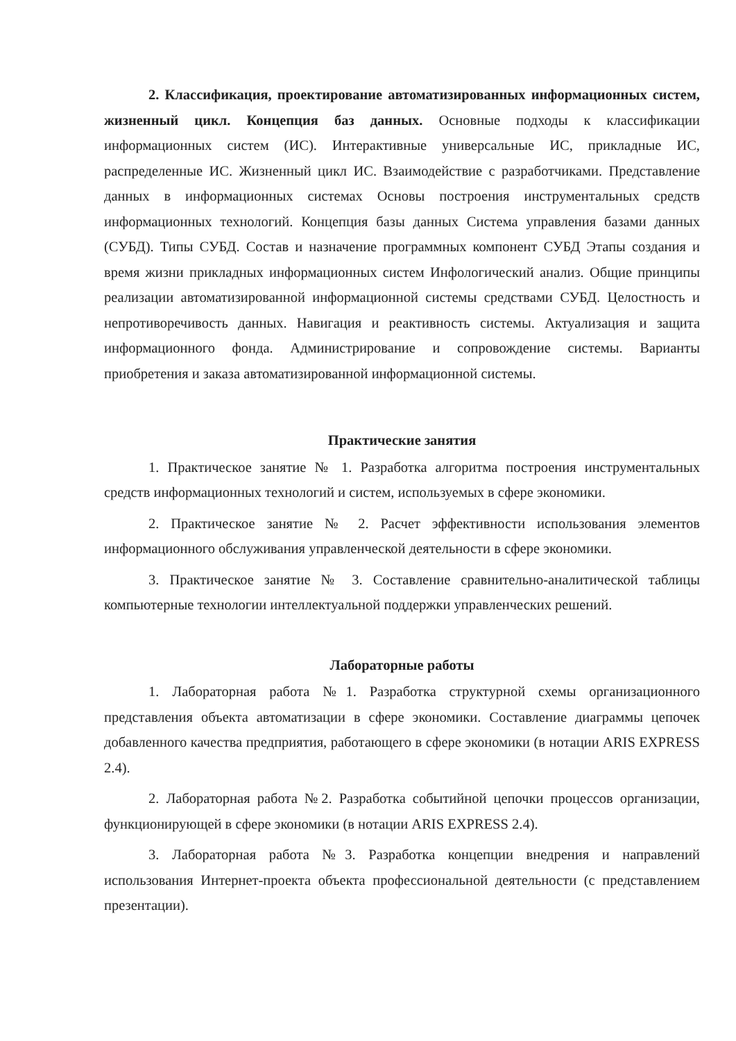2. Классификация, проектирование автоматизированных информационных систем, жизненный цикл. Концепция баз данных. Основные подходы к классификации информационных систем (ИС). Интерактивные универсальные ИС, прикладные ИС, распределенные ИС. Жизненный цикл ИС. Взаимодействие с разработчиками. Представление данных в информационных системах Основы построения инструментальных средств информационных технологий. Концепция базы данных Система управления базами данных (СУБД). Типы СУБД. Состав и назначение программных компонент СУБД Этапы создания и время жизни прикладных информационных систем Инфологический анализ. Общие принципы реализации автоматизированной информационной системы средствами СУБД. Целостность и непротиворечивость данных. Навигация и реактивность системы. Актуализация и защита информационного фонда. Администрирование и сопровождение системы. Варианты приобретения и заказа автоматизированной информационной системы.
Практические занятия
1. Практическое занятие № 1. Разработка алгоритма построения инструментальных средств информационных технологий и систем, используемых в сфере экономики.
2. Практическое занятие № 2. Расчет эффективности использования элементов информационного обслуживания управленческой деятельности в сфере экономики.
3. Практическое занятие № 3. Составление сравнительно-аналитической таблицы компьютерные технологии интеллектуальной поддержки управленческих решений.
Лабораторные работы
1. Лабораторная работа №1. Разработка структурной схемы организационного представления объекта автоматизации в сфере экономики. Составление диаграммы цепочек добавленного качества предприятия, работающего в сфере экономики (в нотации ARIS EXPRESS 2.4).
2. Лабораторная работа №2. Разработка событийной цепочки процессов организации, функционирующей в сфере экономики (в нотации ARIS EXPRESS 2.4).
3. Лабораторная работа №3. Разработка концепции внедрения и направлений использования Интернет-проекта объекта профессиональной деятельности (с представлением презентации).